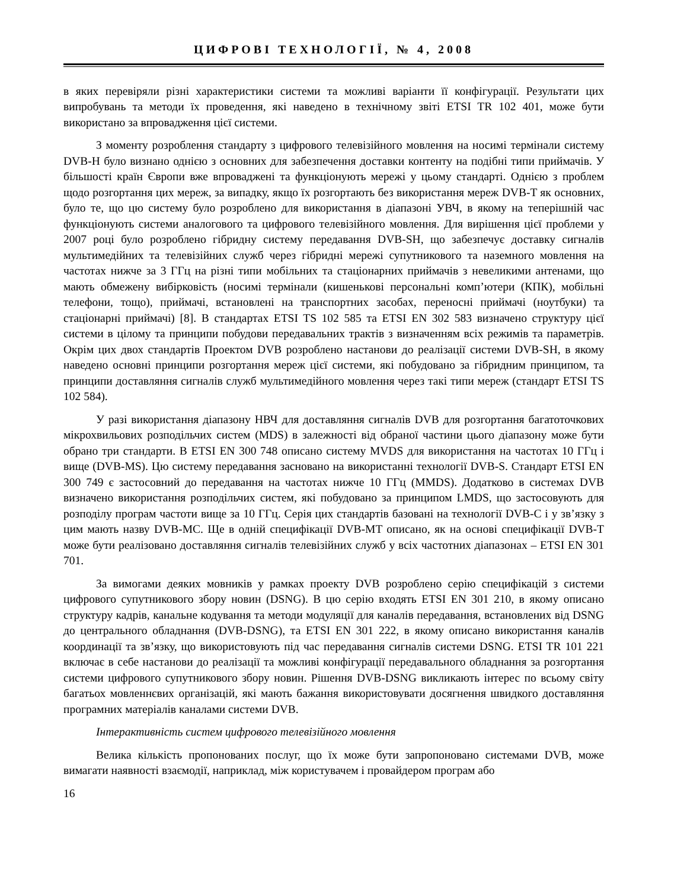ЦИФРОВІ ТЕХНОЛОГІЇ, № 4, 2008
в яких перевіряли різні характеристики системи та можливі варіанти її конфігурації. Результати цих випробувань та методи їх проведення, які наведено в технічному звіті ETSI TR 102 401, може бути використано за впровадження цієї системи.
З моменту розроблення стандарту з цифрового телевізійного мовлення на носимі термінали систему DVB-H було визнано однією з основних для забезпечення доставки контенту на подібні типи приймачів. У більшості країн Європи вже впроваджені та функціонують мережі у цьому стандарті. Однією з проблем щодо розгортання цих мереж, за випадку, якщо їх розгортають без використання мереж DVB-T як основних, було те, що цю систему було розроблено для використання в діапазоні УВЧ, в якому на теперішній час функціонують системи аналогового та цифрового телевізійного мовлення. Для вирішення цієї проблеми у 2007 році було розроблено гібридну систему передавання DVB-SH, що забезпечує доставку сигналів мультимедійних та телевізійних служб через гібридні мережі супутникового та наземного мовлення на частотах нижче за 3 ГГц на різні типи мобільних та стаціонарних приймачів з невеликими антенами, що мають обмежену вибірковість (носимі термінали (кишенькові персональні комп’ютери (КПК), мобільні телефони, тощо), приймачі, встановлені на транспортних засобах, переносні приймачі (ноутбуки) та стаціонарні приймачі) [8]. В стандартах ETSI TS 102 585 та ETSI EN 302 583 визначено структуру цієї системи в цілому та принципи побудови передавальних трактів з визначенням всіх режимів та параметрів. Окрім цих двох стандартів Проектом DVB розроблено настанови до реалізації системи DVB-SH, в якому наведено основні принципи розгортання мереж цієї системи, які побудовано за гібридним принципом, та принципи доставляння сигналів служб мультимедійного мовлення через такі типи мереж (стандарт ETSI TS 102 584).
У разі використання діапазону НВЧ для доставляння сигналів DVB для розгортання багатоточкових мікрохвильових розподільчих систем (MDS) в залежності від обраної частини цього діапазону може бути обрано три стандарти. В ETSI EN 300 748 описано систему MVDS для використання на частотах 10 ГГц і вище (DVB-MS). Цю систему передавання засновано на використанні технології DVB-S. Стандарт ETSI EN 300 749 є застосовний до передавання на частотах нижче 10 ГГц (MMDS). Додатково в системах DVB визначено використання розподільчих систем, які побудовано за принципом LMDS, що застосовують для розподілу програм частоти вище за 10 ГГц. Серія цих стандартів базовані на технології DVB-C і у зв’язку з цим мають назву DVB-MC. Ще в одній специфікації DVB-MT описано, як на основі специфікації DVB-T може бути реалізовано доставляння сигналів телевізійних служб у всіх частотних діапазонах – ETSI EN 301 701.
За вимогами деяких мовників у рамках проекту DVB розроблено серію специфікацій з системи цифрового супутникового збору новин (DSNG). В цю серію входять ETSI EN 301 210, в якому описано структуру кадрів, канальне кодування та методи модуляції для каналів передавання, встановлених від DSNG до центрального обладнання (DVB-DSNG), та ETSI EN 301 222, в якому описано використання каналів координації та зв’язку, що використовують під час передавання сигналів системи DSNG. ETSI TR 101 221 включає в себе настанови до реалізації та можливі конфігурації передавального обладнання за розгортання системи цифрового супутникового збору новин. Рішення DVB-DSNG викликають інтерес по всьому світу багатьох мовленнєвих організацій, які мають бажання використовувати досягнення швидкого доставляння програмних матеріалів каналами системи DVB.
Інтерактивність систем цифрового телевізійного мовлення
Велика кількість пропонованих послуг, що їх може бути запропоновано системами DVB, може вимагати наявності взаємодії, наприклад, між користувачем і провайдером програм або
16